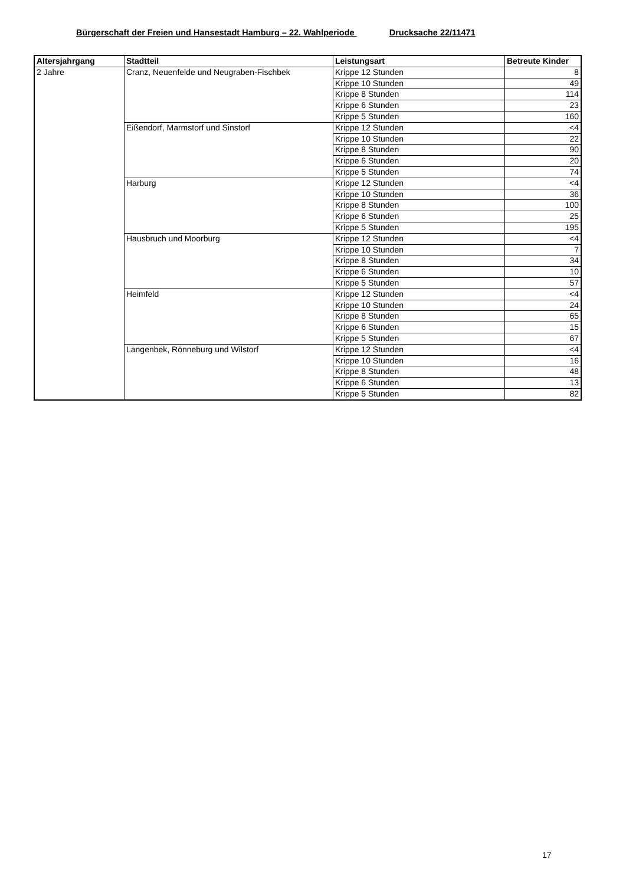Bürgerschaft der Freien und Hansestadt Hamburg – 22. Wahlperiode Drucksache 22/11471
| Altersjahrgang | Stadtteil | Leistungsart | Betreute Kinder |
| --- | --- | --- | --- |
| 2 Jahre | Cranz, Neuenfelde und Neugraben-Fischbek | Krippe 12 Stunden | 8 |
| | | Krippe 10 Stunden | 49 |
| | | Krippe 8 Stunden | 114 |
| | | Krippe 6 Stunden | 23 |
| | | Krippe 5 Stunden | 160 |
| | Eißendorf, Marmstorf und Sinstorf | Krippe 12 Stunden | <4 |
| | | Krippe 10 Stunden | 22 |
| | | Krippe 8 Stunden | 90 |
| | | Krippe 6 Stunden | 20 |
| | | Krippe 5 Stunden | 74 |
| | Harburg | Krippe 12 Stunden | <4 |
| | | Krippe 10 Stunden | 36 |
| | | Krippe 8 Stunden | 100 |
| | | Krippe 6 Stunden | 25 |
| | | Krippe 5 Stunden | 195 |
| | Hausbruch und Moorburg | Krippe 12 Stunden | <4 |
| | | Krippe 10 Stunden | 7 |
| | | Krippe 8 Stunden | 34 |
| | | Krippe 6 Stunden | 10 |
| | | Krippe 5 Stunden | 57 |
| | Heimfeld | Krippe 12 Stunden | <4 |
| | | Krippe 10 Stunden | 24 |
| | | Krippe 8 Stunden | 65 |
| | | Krippe 6 Stunden | 15 |
| | | Krippe 5 Stunden | 67 |
| | Langenbek, Rönneburg und Wilstorf | Krippe 12 Stunden | <4 |
| | | Krippe 10 Stunden | 16 |
| | | Krippe 8 Stunden | 48 |
| | | Krippe 6 Stunden | 13 |
| | | Krippe 5 Stunden | 82 |
17